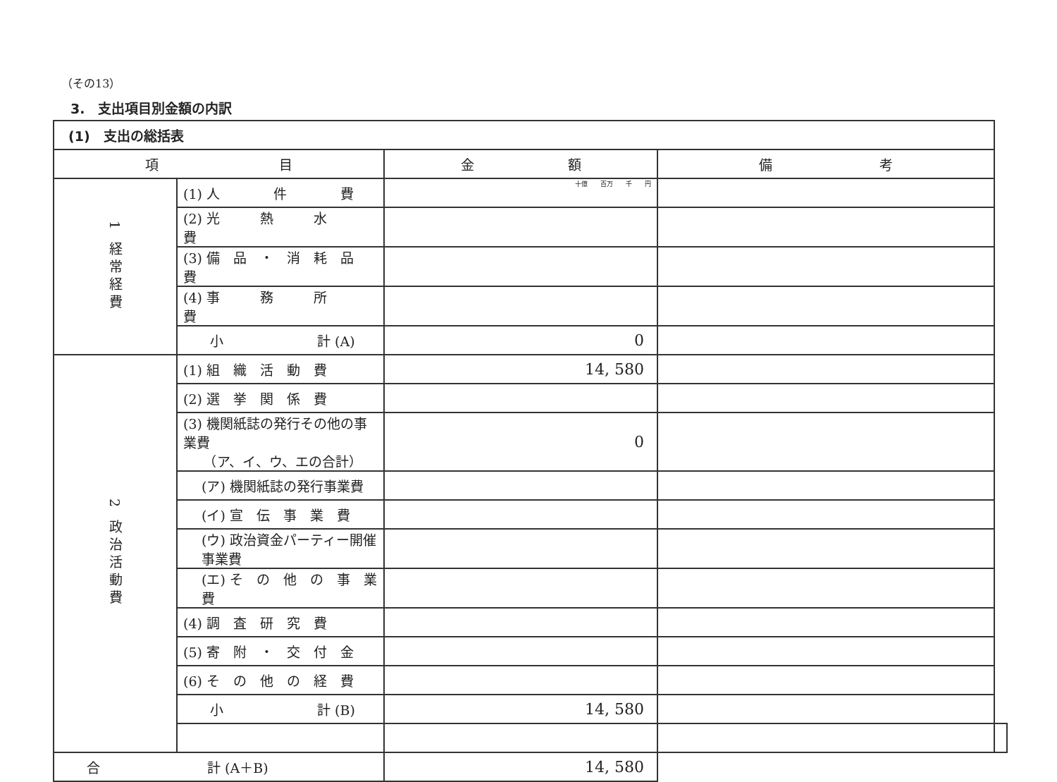（その13）
3.　支出項目別金額の内訳
| (1) 支出の総括表 | | | | |
| --- | --- | --- | --- | --- |
| 項 目 | | 金 額 | 備 考 | |
| 1 経常経費 | (1) 人 件 費 | 十億 百万 千 円 | | |
| | (2) 光 熱 水 費 | | | |
| | (3) 備 品 ・ 消 耗 品 費 | | | |
| | (4) 事 務 所 費 | | | |
| | 小 計 (A) | 0 | | |
| 2 政治活動費 | (1) 組 織 活 動 費 | 14, 580 | | |
| | (2) 選 挙 関 係 費 | | | |
| | (3) 機関紙誌の発行その他の事業費 （ア、イ、ウ、エの合計） | 0 | | |
| | (ア) 機関紙誌の発行事業費 | | | |
| | (イ) 宣 伝 事 業 費 | | | |
| | (ウ) 政治資金パーティー開催事業費 | | | |
| | (エ) そ の 他 の 事 業 費 | | | |
| | (4) 調 査 研 究 費 | | | |
| | (5) 寄 附 ・ 交 付 金 | | | |
| | (6) そ の 他 の 経 費 | | | |
| | 小 計 (B) | 14, 580 | | |
| 合 計 (A＋B) | | 14, 580 | | |